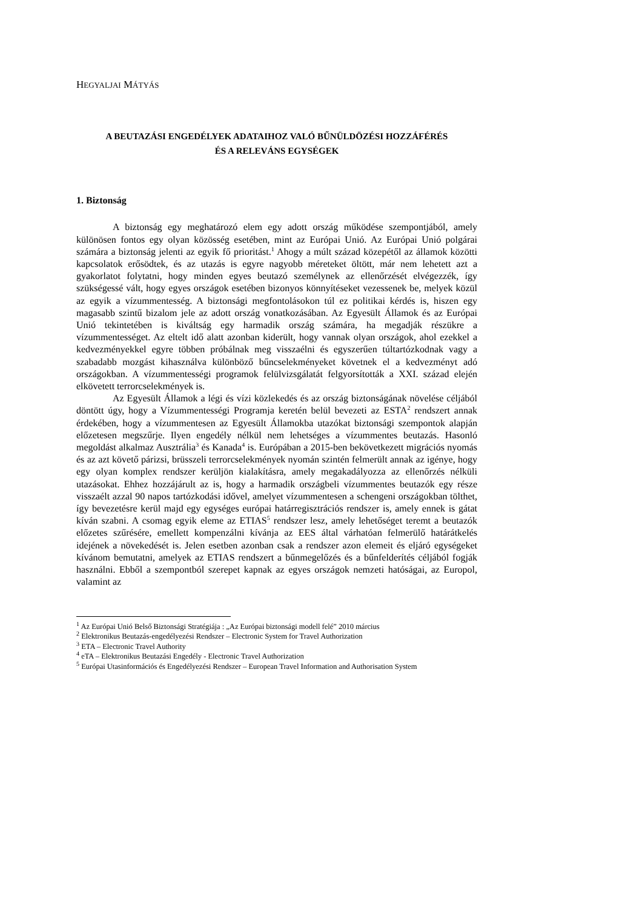HEGYALJAI MÁTYÁS
A BEUTAZÁSI ENGEDÉLYEK ADATAIHOZ VALÓ BŰNÜLDÖZÉSI HOZZÁFÉRÉS
ÉS A RELEVÁNS EGYSÉGEK
1. Biztonság
A biztonság egy meghatározó elem egy adott ország működése szempontjából, amely különösen fontos egy olyan közösség esetében, mint az Európai Unió. Az Európai Unió polgárai számára a biztonság jelenti az egyik fő prioritást.<sup>1</sup> Ahogy a múlt század közepétől az államok közötti kapcsolatok erősödtek, és az utazás is egyre nagyobb méreteket öltött, már nem lehetett azt a gyakorlatot folytatni, hogy minden egyes beutazó személynek az ellenőrzését elvégezzék, így szükségessé vált, hogy egyes országok esetében bizonyos könnyítéseket vezessenek be, melyek közül az egyik a vízummentesség. A biztonsági megfontolásokon túl ez politikai kérdés is, hiszen egy magasabb szintű bizalom jele az adott ország vonatkozásában. Az Egyesült Államok és az Európai Unió tekintetében is kiváltság egy harmadik ország számára, ha megadják részükre a vízummentességet. Az eltelt idő alatt azonban kiderült, hogy vannak olyan országok, ahol ezekkel a kedvezményekkel egyre többen próbálnak meg visszaélni és egyszerűen túltartózkodnak vagy a szabadabb mozgást kihasználva különböző bűncselekményeket követnek el a kedvezményt adó országokban. A vízummentességi programok felülvizsgálatát felgyorsították a XXI. század elején elkövetett terrorcselekmények is.
Az Egyesült Államok a légi és vízi közlekedés és az ország biztonságának növelése céljából döntött úgy, hogy a Vízummentességi Programja keretén belül bevezeti az ESTA<sup>2</sup> rendszert annak érdekében, hogy a vízummentesen az Egyesült Államokba utazókat biztonsági szempontok alapján előzetesen megszűrje. Ilyen engedély nélkül nem lehetséges a vízummentes beutazás. Hasonló megoldást alkalmaz Ausztrália<sup>3</sup> és Kanada<sup>4</sup> is. Európában a 2015-ben bekövetkezett migrációs nyomás és az azt követő párizsi, brüsszeli terrorcselekmények nyomán szintén felmerült annak az igénye, hogy egy olyan komplex rendszer kerüljön kialakításra, amely megakadályozza az ellenőrzés nélküli utazásokat. Ehhez hozzájárult az is, hogy a harmadik országbeli vízummentes beutazók egy része visszaélt azzal 90 napos tartózkodási idővel, amelyet vízummentesen a schengeni országokban tölthet, így bevezetésre kerül majd egy egységes európai határregisztrációs rendszer is, amely ennek is gátat kíván szabni. A csomag egyik eleme az ETIAS<sup>5</sup> rendszer lesz, amely lehetőséget teremt a beutazók előzetes szűrésére, emellett kompenzálni kívánja az EES által várhatóan felmerülő határátkelés idejének a növekedését is. Jelen esetben azonban csak a rendszer azon elemeit és eljáró egységeket kívánom bemutatni, amelyek az ETIAS rendszert a bűnmegelőzés és a bűnfelderítés céljából fogják használni. Ebből a szempontból szerepet kapnak az egyes országok nemzeti hatóságai, az Europol, valamint az
<sup>1</sup> Az Európai Unió Belső Biztonsági Stratégiája : „Az Európai biztonsági modell felé” 2010 március
<sup>2</sup> Elektronikus Beutazás-engedélyezési Rendszer – Electronic System for Travel Authorization
<sup>3</sup> ETA – Electronic Travel Authority
<sup>4</sup> eTA – Elektronikus Beutazási Engedély - Electronic Travel Authorization
<sup>5</sup> Európai Utasinformációs és Engedélyezési Rendszer – European Travel Information and Authorisation System